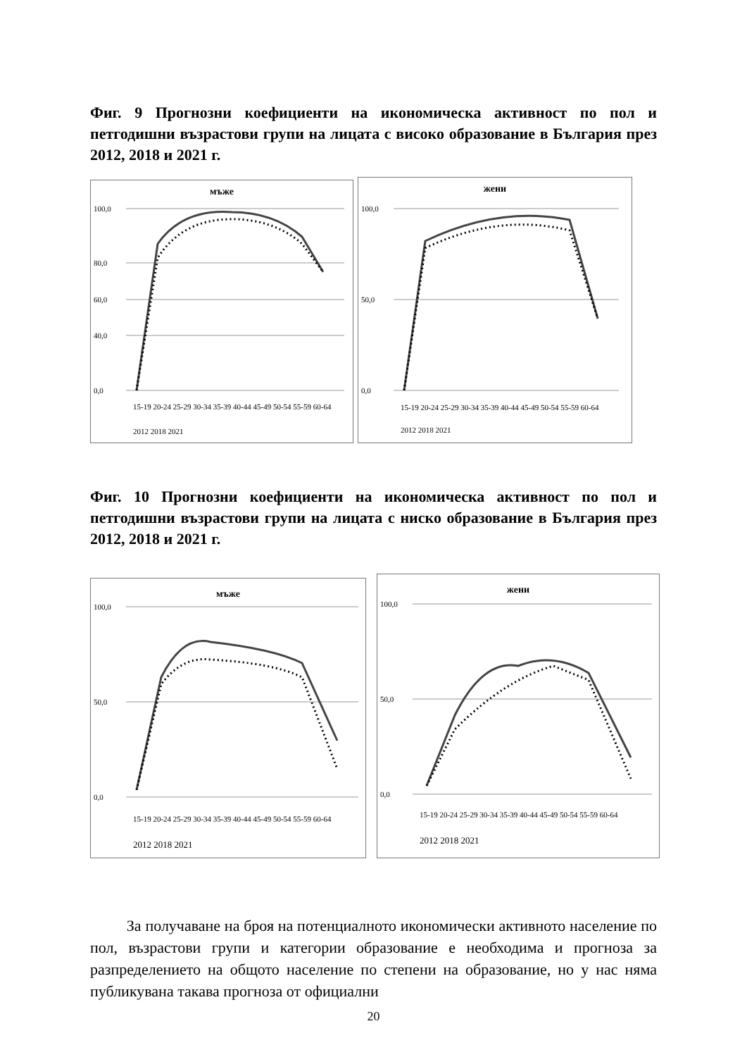Фиг. 9 Прогнозни коефициенти на икономическа активност по пол и петгодишни възрастови групи на лицата с високо образование в България през 2012, 2018 и 2021 г.
мъже
100,0
80,0
60,0
40,0
0,0
15-19 20-24 25-29 30-34 35-39 40-44 45-49 50-54 55-59 60-64
2012 2018 2021
жени
100,0
50,0
0,0
15-19 20-24 25-29 30-34 35-39 40-44 45-49 50-54 55-59 60-64
2012 2018 2021
Фиг. 10 Прогнозни коефициенти на икономическа активност по пол и петгодишни възрастови групи на лицата с ниско образование в България през 2012, 2018 и 2021 г.
мъже
100,0
50,0
0,0
15-19 20-24 25-29 30-34 35-39 40-44 45-49 50-54 55-59 60-64
2012 2018 2021
жени
100,0
50,0
0,0
15-19 20-24 25-29 30-34 35-39 40-44 45-49 50-54 55-59 60-64
2012 2018 2021
За получаване на броя на потенциалното икономически активното население по пол, възрастови групи и категории образование е необходима и прогноза за разпределението на общото население по степени на образование, но у нас няма публикувана такава прогноза от официални
20